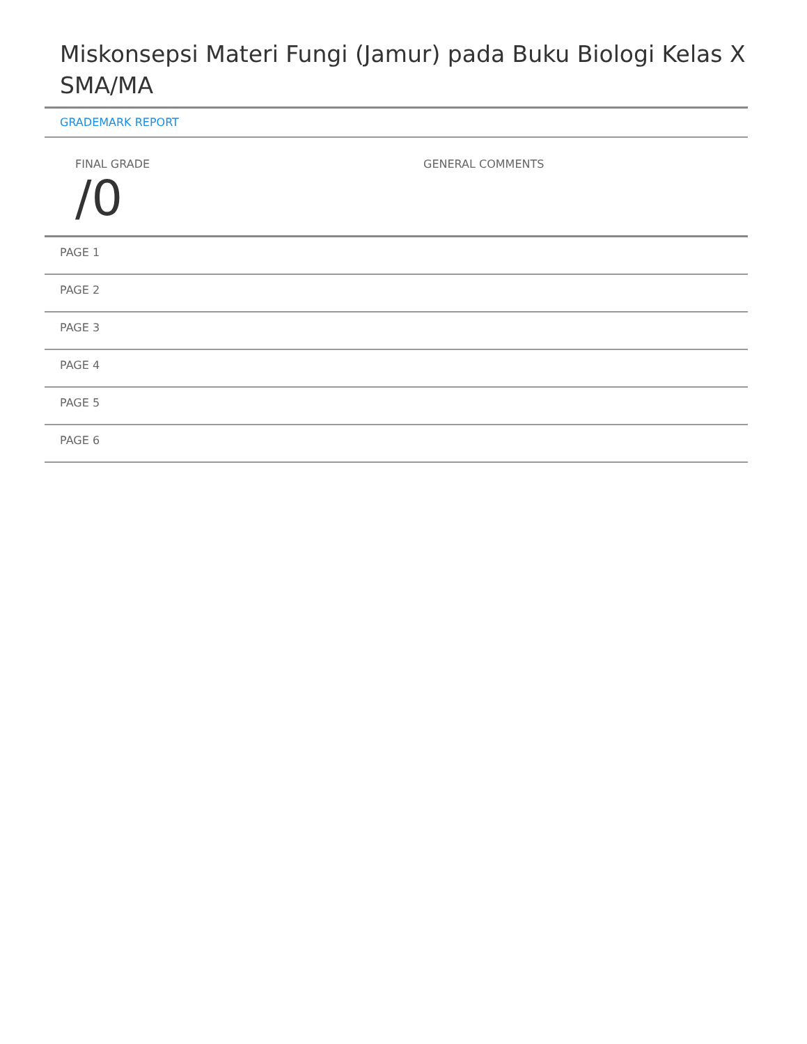Miskonsepsi Materi Fungi (Jamur) pada Buku Biologi Kelas X SMA/MA
GRADEMARK REPORT
FINAL GRADE
/0
GENERAL COMMENTS
PAGE 1
PAGE 2
PAGE 3
PAGE 4
PAGE 5
PAGE 6